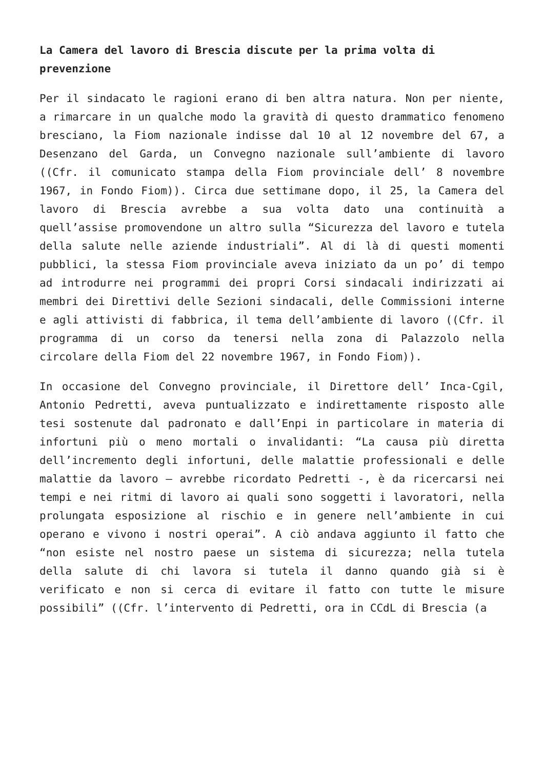La Camera del lavoro di Brescia discute per la prima volta di prevenzione
Per il sindacato le ragioni erano di ben altra natura. Non per niente, a rimarcare in un qualche modo la gravità di questo drammatico fenomeno bresciano, la Fiom nazionale indisse dal 10 al 12 novembre del 67, a Desenzano del Garda, un Convegno nazionale sull’ambiente di lavoro ((Cfr. il comunicato stampa della Fiom provinciale dell’ 8 novembre 1967, in Fondo Fiom)). Circa due settimane dopo, il 25, la Camera del lavoro di Brescia avrebbe a sua volta dato una continuità a quell’assise promovendone un altro sulla “Sicurezza del lavoro e tutela della salute nelle aziende industriali”. Al di là di questi momenti pubblici, la stessa Fiom provinciale aveva iniziato da un po’ di tempo ad introdurre nei programmi dei propri Corsi sindacali indirizzati ai membri dei Direttivi delle Sezioni sindacali, delle Commissioni interne e agli attivisti di fabbrica, il tema dell’ambiente di lavoro ((Cfr. il programma di un corso da tenersi nella zona di Palazzolo nella circolare della Fiom del 22 novembre 1967, in Fondo Fiom)).
In occasione del Convegno provinciale, il Direttore dell’ Inca-Cgil, Antonio Pedretti, aveva puntualizzato e indirettamente risposto alle tesi sostenute dal padronato e dall’Enpi in particolare in materia di infortuni più o meno mortali o invalidanti: “La causa più diretta dell’incremento degli infortuni, delle malattie professionali e delle malattie da lavoro – avrebbe ricordato Pedretti -, è da ricercarsi nei tempi e nei ritmi di lavoro ai quali sono soggetti i lavoratori, nella prolungata esposizione al rischio e in genere nell’ambiente in cui operano e vivono i nostri operai”. A ciò andava aggiunto il fatto che “non esiste nel nostro paese un sistema di sicurezza; nella tutela della salute di chi lavora si tutela il danno quando già si è verificato e non si cerca di evitare il fatto con tutte le misure possibili” ((Cfr. l’intervento di Pedretti, ora in CCdL di Brescia (a